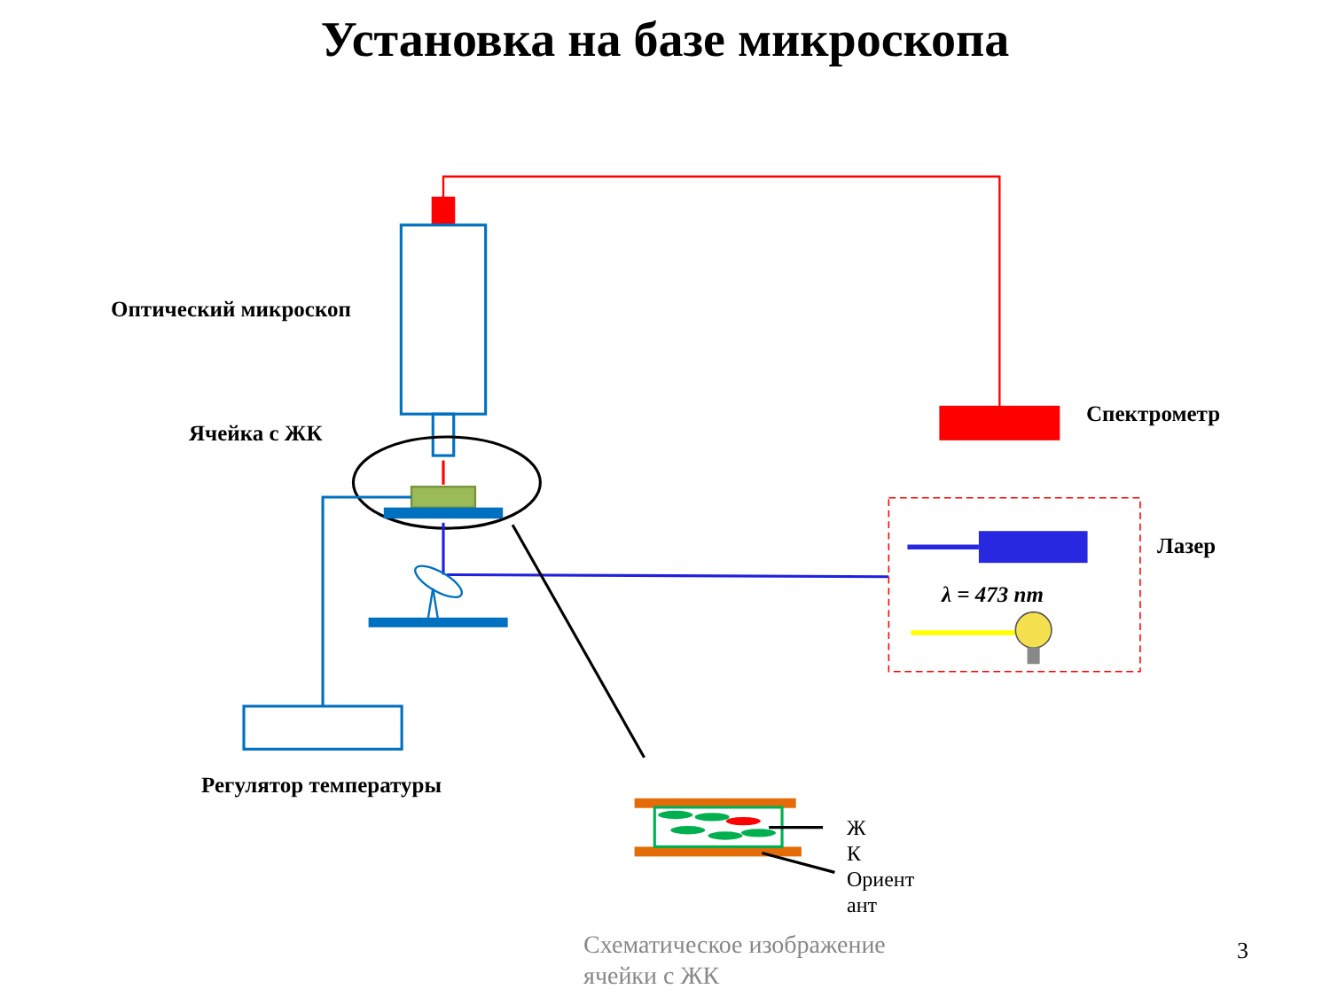Установка на базе микроскопа
Оптический микроскоп
Ячейка с ЖК
Спектрометр
Лазер
λ = 473 nm
Регулятор температуры
Ж
К
Ориент
ант
Схематическое изображение
ячейки с ЖК
3